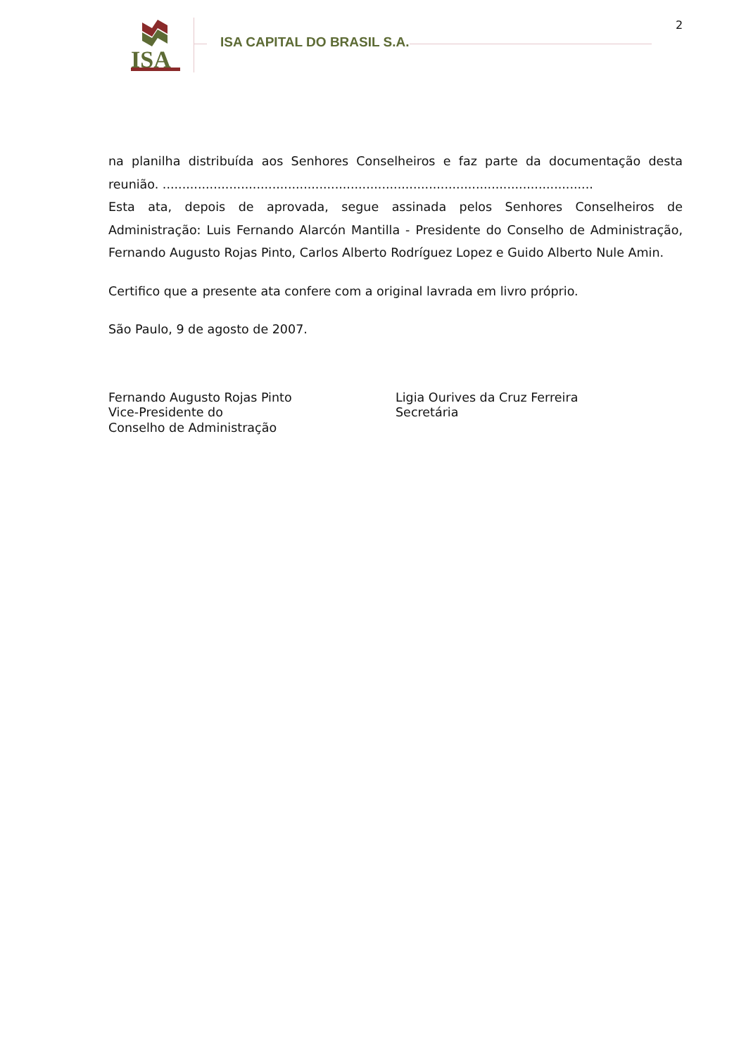ISA
ISA CAPITAL DO BRASIL S.A.
2
na planilha distribuída aos Senhores Conselheiros e faz parte da documentação desta reunião. ..............................................................................................................
Esta ata, depois de aprovada, segue assinada pelos Senhores Conselheiros de Administração: Luis Fernando Alarcón Mantilla - Presidente do Conselho de Administração, Fernando Augusto Rojas Pinto, Carlos Alberto Rodríguez Lopez e Guido Alberto Nule Amin.
Certifico que a presente ata confere com a original lavrada em livro próprio.
São Paulo, 9 de agosto de 2007.
Fernando Augusto Rojas Pinto
Vice-Presidente do
Conselho de Administração
Ligia Ourives da Cruz Ferreira
Secretária